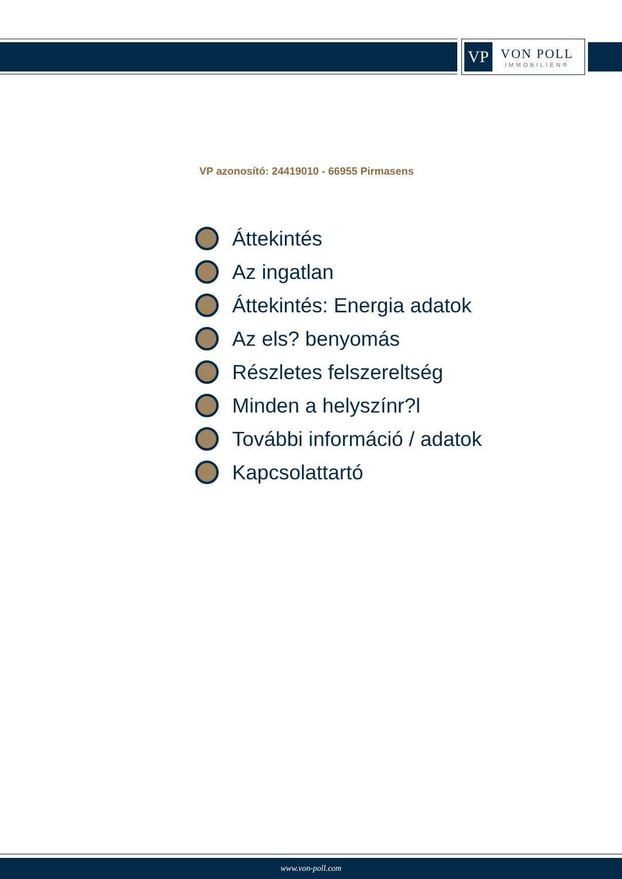VP
VON POLL
IMMOBILIEN®
VP azonosító: 24419010 - 66955 Pirmasens
Áttekintés
Az ingatlan
Áttekintés: Energia adatok
Az els? benyomás
Részletes felszereltség
Minden a helyszínr?l
További információ / adatok
Kapcsolattartó
www.von-poll.com